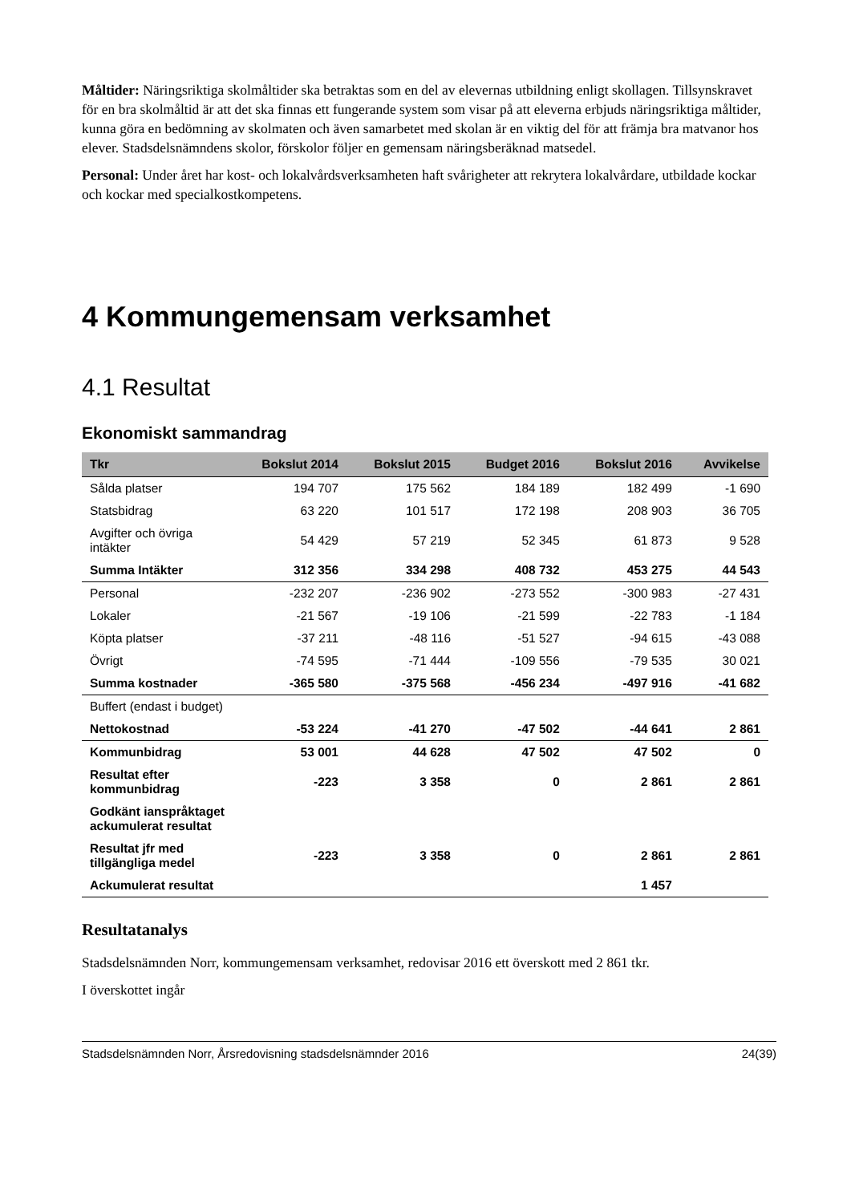Måltider: Näringsriktiga skolmåltider ska betraktas som en del av elevernas utbildning enligt skollagen. Tillsynskravet för en bra skolmåltid är att det ska finnas ett fungerande system som visar på att eleverna erbjuds näringsriktiga måltider, kunna göra en bedömning av skolmaten och även samarbetet med skolan är en viktig del för att främja bra matvanor hos elever. Stadsdelsnämndens skolor, förskolor följer en gemensam näringsberäknad matsedel.
Personal: Under året har kost- och lokalvårdsverksamheten haft svårigheter att rekrytera lokalvårdare, utbildade kockar och kockar med specialkostkompetens.
4 Kommungemensam verksamhet
4.1 Resultat
Ekonomiskt sammandrag
| Tkr | Bokslut 2014 | Bokslut 2015 | Budget 2016 | Bokslut 2016 | Avvikelse |
| --- | --- | --- | --- | --- | --- |
| Sålda platser | 194 707 | 175 562 | 184 189 | 182 499 | -1 690 |
| Statsbidrag | 63 220 | 101 517 | 172 198 | 208 903 | 36 705 |
| Avgifter och övriga intäkter | 54 429 | 57 219 | 52 345 | 61 873 | 9 528 |
| Summa Intäkter | 312 356 | 334 298 | 408 732 | 453 275 | 44 543 |
| Personal | -232 207 | -236 902 | -273 552 | -300 983 | -27 431 |
| Lokaler | -21 567 | -19 106 | -21 599 | -22 783 | -1 184 |
| Köpta platser | -37 211 | -48 116 | -51 527 | -94 615 | -43 088 |
| Övrigt | -74 595 | -71 444 | -109 556 | -79 535 | 30 021 |
| Summa kostnader | -365 580 | -375 568 | -456 234 | -497 916 | -41 682 |
| Buffert (endast i budget) | | | | | |
| Nettokostnad | -53 224 | -41 270 | -47 502 | -44 641 | 2 861 |
| Kommunbidrag | 53 001 | 44 628 | 47 502 | 47 502 | 0 |
| Resultat efter kommunbidrag | -223 | 3 358 | 0 | 2 861 | 2 861 |
| Godkänt ianspråktaget ackumulerat resultat | | | | | |
| Resultat jfr med tillgängliga medel | -223 | 3 358 | 0 | 2 861 | 2 861 |
| Ackumulerat resultat | | | | 1 457 | |
Resultatanalys
Stadsdelsnämnden Norr, kommungemensam verksamhet, redovisar 2016 ett överskott med 2 861 tkr.
I överskottet ingår
Stadsdelsnämnden Norr, Årsredovisning stadsdelsnämnder 2016 24(39)